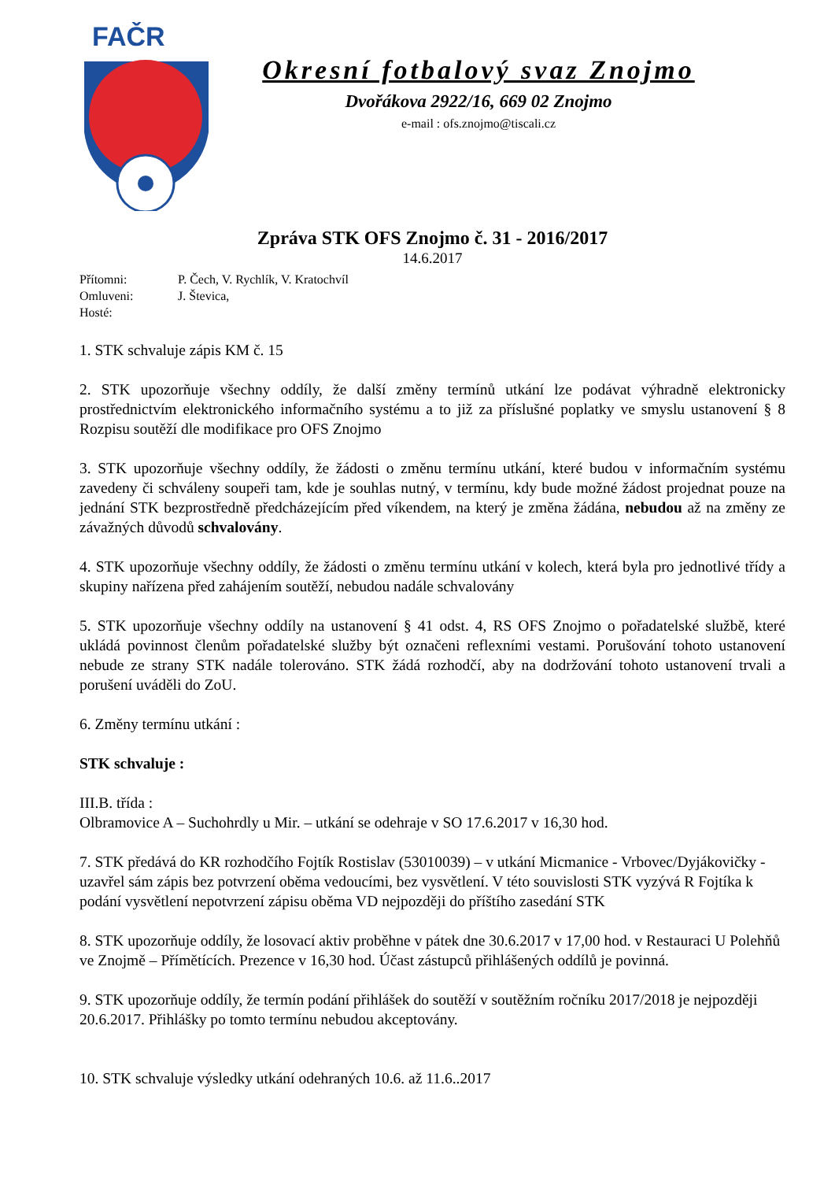FAČR
Okresní fotbalový svaz Znojmo
Dvořákova 2922/16, 669 02 Znojmo
e-mail : ofs.znojmo@tiscali.cz
Zpráva STK OFS Znojmo č. 31 - 2016/2017
14.6.2017
Přítomni: P. Čech, V. Rychlík, V. Kratochvíl
Omluveni: J. Števica,
Hosté:
1. STK schvaluje zápis KM č. 15
2. STK upozorňuje všechny oddíly, že další změny termínů utkání lze podávat výhradně elektronicky prostřednictvím elektronického informačního systému a to již za příslušné poplatky ve smyslu ustanovení § 8 Rozpisu soutěží dle modifikace pro OFS Znojmo
3. STK upozorňuje všechny oddíly, že žádosti o změnu termínu utkání, které budou v informačním systému zavedeny či schváleny soupeři tam, kde je souhlas nutný, v termínu, kdy bude možné žádost projednat pouze na jednání STK bezprostředně předcházejícím před víkendem, na který je změna žádána, nebudou až na změny ze závažných důvodů schvalovány.
4. STK upozorňuje všechny oddíly, že žádosti o změnu termínu utkání v kolech, která byla pro jednotlivé třídy a skupiny nařízena před zahájením soutěží, nebudou nadále schvalovány
5. STK upozorňuje všechny oddíly na ustanovení § 41 odst. 4, RS OFS Znojmo o pořadatelské službě, které ukládá povinnost členům pořadatelské služby být označeni reflexními vestami. Porušování tohoto ustanovení nebude ze strany STK nadále tolerováno. STK žádá rozhodčí, aby na dodržování tohoto ustanovení trvali a porušení uváděli do ZoU.
6. Změny termínu utkání :
STK schvaluje :
III.B. třída :
Olbramovice A – Suchohrdly u Mir. – utkání se odehraje v SO 17.6.2017 v 16,30 hod.
7. STK předává do KR rozhodčího Fojtík Rostislav (53010039) – v utkání Micmanice - Vrbovec/Dyjákovičky - uzavřel sám zápis bez potvrzení oběma vedoucími, bez vysvětlení. V této souvislosti STK vyzývá R Fojtíka k podání vysvětlení nepotvrzení zápisu oběma VD nejpozději do příštího zasedání STK
8. STK upozorňuje oddíly, že losovací aktiv proběhne v pátek dne 30.6.2017 v 17,00 hod. v Restauraci U Polehňů ve Znojmě – Přímětících. Prezence v 16,30 hod. Účast zástupců přihlášených oddílů je povinná.
9. STK upozorňuje oddíly, že termín podání přihlášek do soutěží v soutěžním ročníku 2017/2018 je nejpozději 20.6.2017. Přihlášky po tomto termínu nebudou akceptovány.
10. STK schvaluje výsledky utkání odehraných 10.6. až 11.6..2017